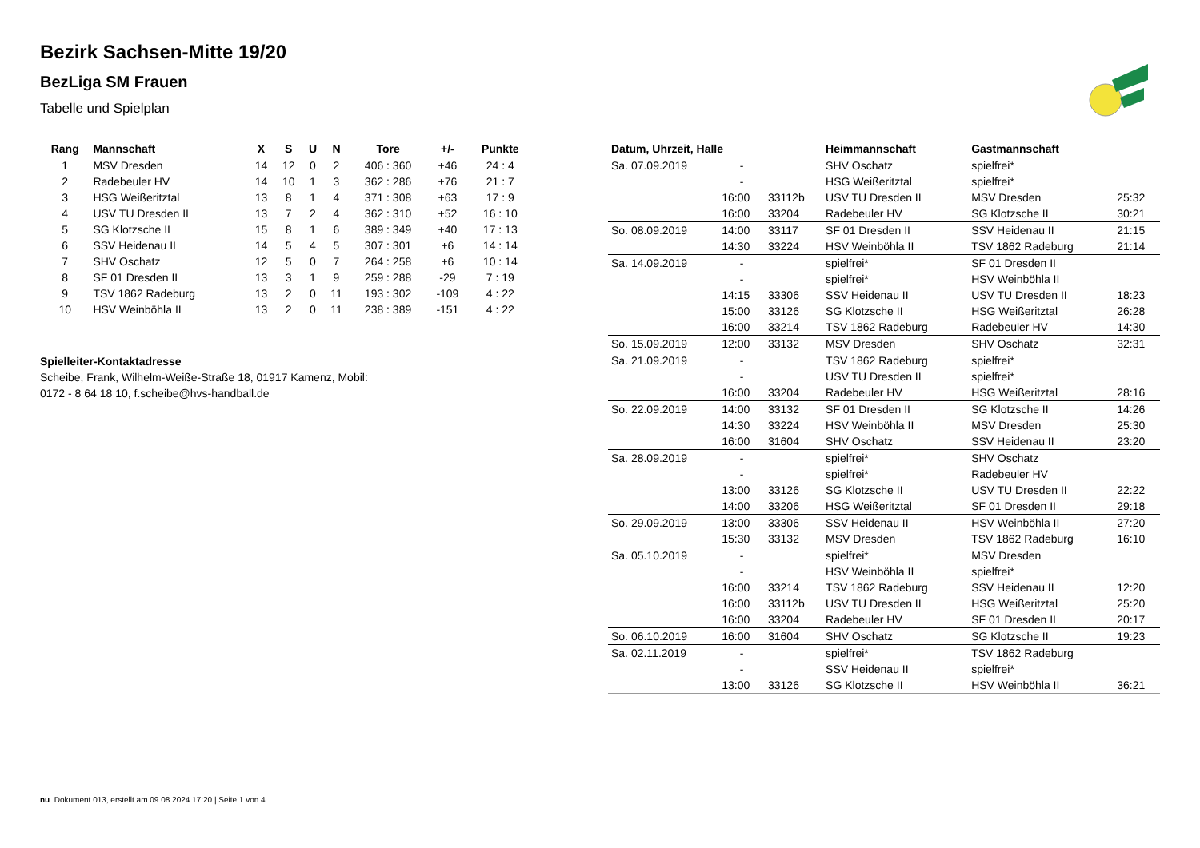Bezirk Sachsen-Mitte 19/20
BezLiga SM Frauen
Tabelle und Spielplan
| Rang | Mannschaft | X | S | U | N | Tore | +/- | Punkte |
| --- | --- | --- | --- | --- | --- | --- | --- | --- |
| 1 | MSV Dresden | 14 | 12 | 0 | 2 | 406 : 360 | +46 | 24 : 4 |
| 2 | Radebeuler HV | 14 | 10 | 1 | 3 | 362 : 286 | +76 | 21 : 7 |
| 3 | HSG Weißeritztal | 13 | 8 | 1 | 4 | 371 : 308 | +63 | 17 : 9 |
| 4 | USV TU Dresden II | 13 | 7 | 2 | 4 | 362 : 310 | +52 | 16 : 10 |
| 5 | SG Klotzsche II | 15 | 8 | 1 | 6 | 389 : 349 | +40 | 17 : 13 |
| 6 | SSV Heidenau II | 14 | 5 | 4 | 5 | 307 : 301 | +6 | 14 : 14 |
| 7 | SHV Oschatz | 12 | 5 | 0 | 7 | 264 : 258 | +6 | 10 : 14 |
| 8 | SF 01 Dresden II | 13 | 3 | 1 | 9 | 259 : 288 | -29 | 7 : 19 |
| 9 | TSV 1862 Radeburg | 13 | 2 | 0 | 11 | 193 : 302 | -109 | 4 : 22 |
| 10 | HSV Weinböhla II | 13 | 2 | 0 | 11 | 238 : 389 | -151 | 4 : 22 |
Spielleiter-Kontaktadresse
Scheibe, Frank, Wilhelm-Weiße-Straße 18, 01917 Kamenz, Mobil:
0172 - 8 64 18 10, f.scheibe@hvs-handball.de
| Datum, Uhrzeit, Halle | | | Heimmannschaft | Gastmannschaft | |
| --- | --- | --- | --- | --- | --- |
| Sa. 07.09.2019 | - | | SHV Oschatz | spielfrei* | |
| | - | | HSG Weißeritztal | spielfrei* | |
| | 16:00 | 33112b | USV TU Dresden II | MSV Dresden | 25:32 |
| | 16:00 | 33204 | Radebeuler HV | SG Klotzsche II | 30:21 |
| So. 08.09.2019 | 14:00 | 33117 | SF 01 Dresden II | SSV Heidenau II | 21:15 |
| | 14:30 | 33224 | HSV Weinböhla II | TSV 1862 Radeburg | 21:14 |
| Sa. 14.09.2019 | - | | spielfrei* | SF 01 Dresden II | |
| | - | | spielfrei* | HSV Weinböhla II | |
| | 14:15 | 33306 | SSV Heidenau II | USV TU Dresden II | 18:23 |
| | 15:00 | 33126 | SG Klotzsche II | HSG Weißeritztal | 26:28 |
| | 16:00 | 33214 | TSV 1862 Radeburg | Radebeuler HV | 14:30 |
| So. 15.09.2019 | 12:00 | 33132 | MSV Dresden | SHV Oschatz | 32:31 |
| Sa. 21.09.2019 | - | | TSV 1862 Radeburg | spielfrei* | |
| | - | | USV TU Dresden II | spielfrei* | |
| | 16:00 | 33204 | Radebeuler HV | HSG Weißeritztal | 28:16 |
| So. 22.09.2019 | 14:00 | 33132 | SF 01 Dresden II | SG Klotzsche II | 14:26 |
| | 14:30 | 33224 | HSV Weinböhla II | MSV Dresden | 25:30 |
| | 16:00 | 31604 | SHV Oschatz | SSV Heidenau II | 23:20 |
| Sa. 28.09.2019 | - | | spielfrei* | SHV Oschatz | |
| | - | | spielfrei* | Radebeuler HV | |
| | 13:00 | 33126 | SG Klotzsche II | USV TU Dresden II | 22:22 |
| | 14:00 | 33206 | HSG Weißeritztal | SF 01 Dresden II | 29:18 |
| So. 29.09.2019 | 13:00 | 33306 | SSV Heidenau II | HSV Weinböhla II | 27:20 |
| | 15:30 | 33132 | MSV Dresden | TSV 1862 Radeburg | 16:10 |
| Sa. 05.10.2019 | - | | spielfrei* | MSV Dresden | |
| | - | | HSV Weinböhla II | spielfrei* | |
| | 16:00 | 33214 | TSV 1862 Radeburg | SSV Heidenau II | 12:20 |
| | 16:00 | 33112b | USV TU Dresden II | HSG Weißeritztal | 25:20 |
| | 16:00 | 33204 | Radebeuler HV | SF 01 Dresden II | 20:17 |
| So. 06.10.2019 | 16:00 | 31604 | SHV Oschatz | SG Klotzsche II | 19:23 |
| Sa. 02.11.2019 | - | | spielfrei* | TSV 1862 Radeburg | |
| | - | | SSV Heidenau II | spielfrei* | |
| | 13:00 | 33126 | SG Klotzsche II | HSV Weinböhla II | 36:21 |
nu .Dokument 013, erstellt am 09.08.2024 17:20 | Seite 1 von 4